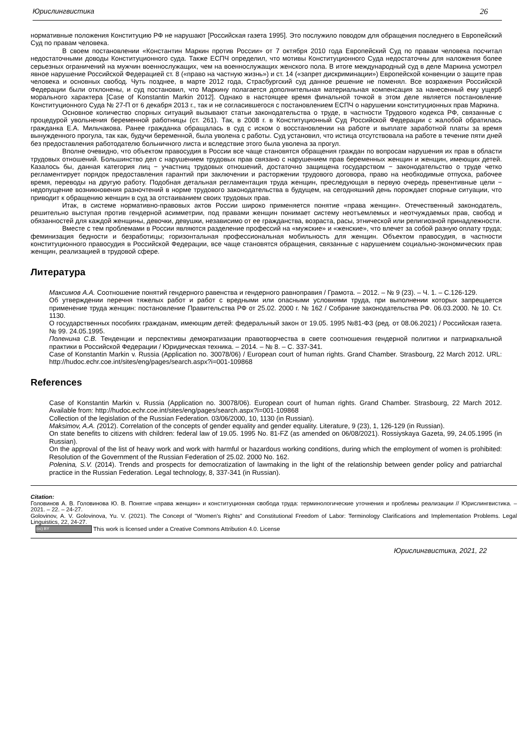Юрислингвистика 26
нормативные положения Конституцию РФ не нарушают [Российская газета 1995]. Это послужило поводом для обращения последнего в Европейский Суд по правам человека.
В своем постановлении «Константин Маркин против России» от 7 октября 2010 года Европейский Суд по правам человека посчитал недостаточными доводы Конституционного суда. Также ЕСПЧ определил, что мотивы Конституционного Суда недостаточны для наложения более серьезных ограничений на мужчин военнослужащих, чем на военнослужащих женского пола. В итоге международный суд в деле Маркина усмотрел явное нарушение Российской Федерацией ст. 8 («право на частную жизнь») и ст. 14 («запрет дискриминации») Европейской конвенции о защите прав человека и основных свобод. Чуть позднее, в марте 2012 года, Страсбургский суд данное решение не поменял. Все возражения Российской Федерации были отклонены, и суд постановил, что Маркину полагается дополнительная материальная компенсация за нанесенный ему ущерб морального характера [Case of Konstantin Markin 2012]. Однако в настоящее время финальной точкой в этом деле является постановление Конституционного Суда № 27-П от 6 декабря 2013 г., так и не согласившегося с постановлением ЕСПЧ о нарушении конституционных прав Маркина.
Основное количество спорных ситуаций вызывают статьи законодательства о труде, в частности Трудового кодекса РФ, связанные с процедурой увольнения беременной работницы (ст. 261). Так, в 2008 г. в Конституционный Суд Российской Федерации с жалобой обратилась гражданка Е.А. Мильчакова. Ранее гражданка обращалась в суд с иском о восстановлении на работе и выплате заработной платы за время вынужденного прогула, так как, будучи беременной, была уволена с работы. Суд установил, что истица отсутствовала на работе в течение пяти дней без предоставления работодателю больничного листа и вследствие этого была уволена за прогул.
Вполне очевидно, что объектом правосудия в России все чаще становятся обращения граждан по вопросам нарушения их прав в области трудовых отношений. Большинство дел с нарушением трудовых прав связано с нарушением прав беременных женщин и женщин, имеющих детей. Казалось бы, данная категория лиц − участниц трудовых отношений, достаточно защищена государством − законодательство о труде четко регламентирует порядок предоставления гарантий при заключении и расторжении трудового договора, право на необходимые отпуска, рабочее время, переводы на другую работу. Подобная детальная регламентация труда женщин, преследующая в первую очередь превентивные цели − недопущение возникновения разночтений в норме трудового законодательства в будущем, на сегодняшний день порождает спорные ситуации, что приводит к обращению женщин в суд за отстаиванием своих трудовых прав.
Итак, в системе нормативно-правовых актов России широко применяется понятие «права женщин». Отечественный законодатель, решительно выступая против гендерной асимметрии, под правами женщин понимает систему неотъемлемых и неотчуждаемых прав, свобод и обязанностей для каждой женщины, девочки, девушки, независимо от ее гражданства, возраста, расы, этнической или религиозной принадлежности.
Вместе с тем проблемами в России являются разделение профессий на «мужские» и «женские», что влечет за собой разную оплату труда; феминизация бедности и безработицы; горизонтальная профессиональная мобильность для женщин. Объектом правосудия, в частности конституционного правосудия в Российской Федерации, все чаще становятся обращения, связанные с нарушением социально-экономических прав женщин, реализацией в трудовой сфере.
Литература
Максимов А.А. Соотношение понятий гендерного равенства и гендерного равноправия / Грамота. – 2012. – № 9 (23). – Ч. 1. – С.126-129.
Об утверждении перечня тяжелых работ и работ с вредными или опасными условиями труда, при выполнении которых запрещается применение труда женщин: постановление Правительства РФ от 25.02. 2000 г. № 162 / Собрание законодательства РФ. 06.03.2000. № 10. Ст. 1130.
О государственных пособиях гражданам, имеющим детей: федеральный закон от 19.05. 1995 №81-ФЗ (ред. от 08.06.2021) / Российская газета. № 99. 24.05.1995.
Поленина С.В. Тенденции и перспективы демократизации правотворчества в свете соотношения гендерной политики и патриархальной практики в Российской Федерации / Юридическая техника. – 2014. – № 8. – С. 337-341.
Case of Konstantin Markin v. Russia (Application no. 30078/06) / European court of human rights. Grand Chamber. Strasbourg, 22 March 2012. URL: http://hudoc.echr.coe.int/sites/eng/pages/search.aspx?i=001-109868
References
Case of Konstantin Markin v. Russia (Application no. 30078/06). European court of human rights. Grand Chamber. Strasbourg, 22 March 2012. Available from: http://hudoc.echr.coe.int/sites/eng/pages/search.aspx?i=001-109868
Collection of the legislation of the Russian Federation. 03/06/2000, 10, 1130 (in Russian).
Maksimov, A.A. (2012). Correlation of the concepts of gender equality and gender equality. Literature, 9 (23), 1, 126-129 (in Russian).
On state benefits to citizens with children: federal law of 19.05. 1995 No. 81-FZ (as amended on 06/08/2021). Rossiyskaya Gazeta, 99, 24.05.1995 (in Russian).
On the approval of the list of heavy work and work with harmful or hazardous working conditions, during which the employment of women is prohibited: Resolution of the Government of the Russian Federation of 25.02. 2000 No. 162.
Polenina, S.V. (2014). Trends and prospects for democratization of lawmaking in the light of the relationship between gender policy and patriarchal practice in the Russian Federation. Legal technology, 8, 337-341 (in Russian).
Citation:
Головинов А. В. Головинова Ю. В. Понятие «права женщин» и конституционная свобода труда: терминологические уточнения и проблемы реализации // Юрислингвистика. – 2021. – 22. – 24-27.
Golovinov, A. V. Golovinova, Yu. V. (2021). The Concept of "Women's Rights" and Constitutional Freedom of Labor: Terminology Clarifications and Implementation Problems. Legal Linguistics, 22, 24-27.
(cc) BY This work is licensed under a Creative Commons Attribution 4.0. License
Юрислингвистика, 2021, 22